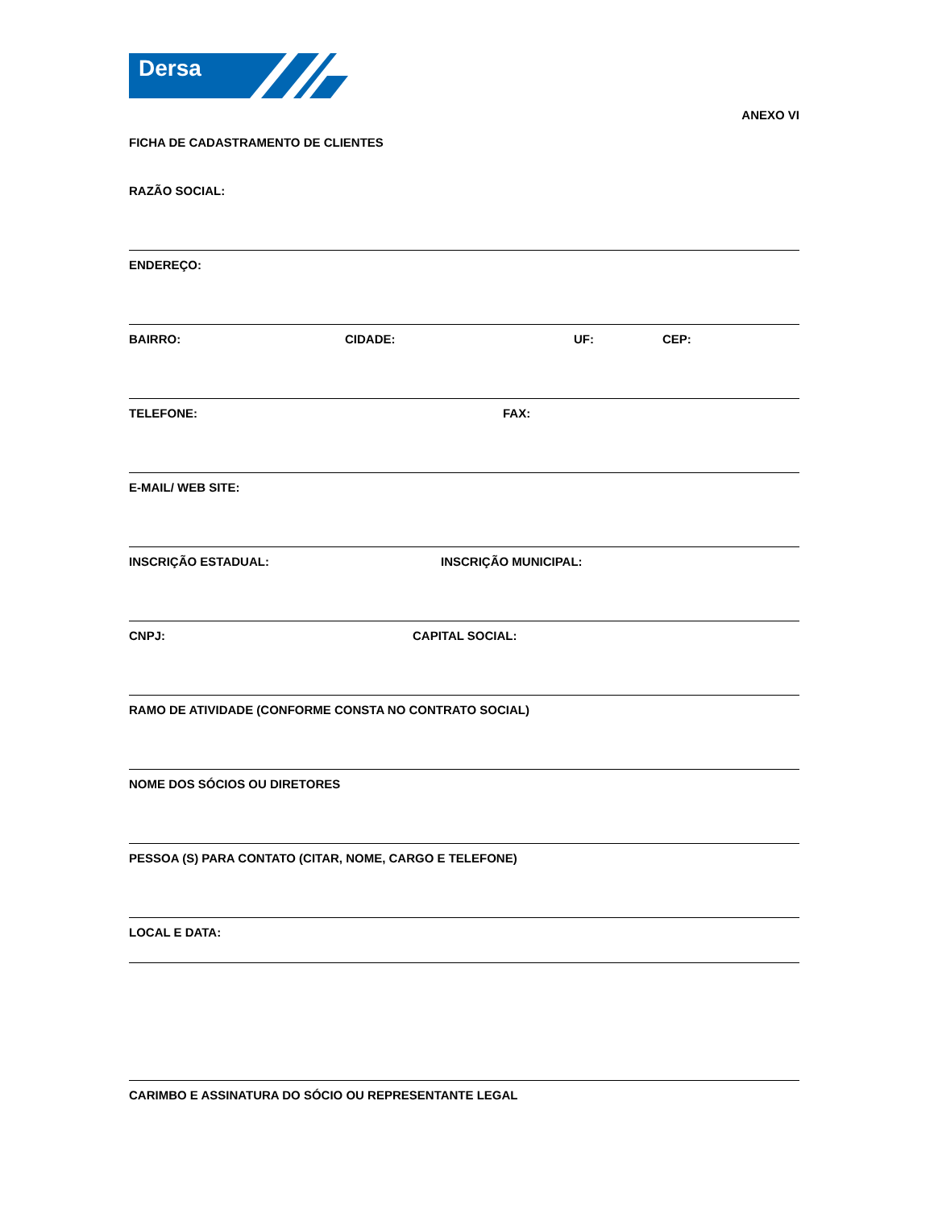Dersa
ANEXO VI
FICHA DE CADASTRAMENTO DE CLIENTES
RAZÃO SOCIAL:
ENDEREÇO:
BAIRRO: CIDADE: UF: CEP:
TELEFONE: FAX:
E-MAIL/ WEB SITE:
INSCRIÇÃO ESTADUAL: INSCRIÇÃO MUNICIPAL:
CNPJ: CAPITAL SOCIAL:
RAMO DE ATIVIDADE (CONFORME CONSTA NO CONTRATO SOCIAL)
NOME DOS SÓCIOS OU DIRETORES
PESSOA (S) PARA CONTATO (CITAR, NOME, CARGO E TELEFONE)
LOCAL E DATA:
CARIMBO E ASSINATURA DO SÓCIO OU REPRESENTANTE LEGAL